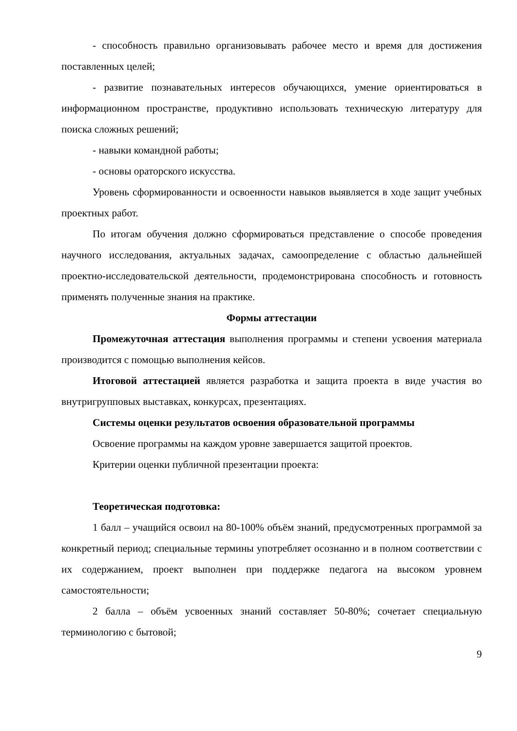- способность правильно организовывать рабочее место и время для достижения поставленных целей;
- развитие познавательных интересов обучающихся, умение ориентироваться в информационном пространстве, продуктивно использовать техническую литературу для поиска сложных решений;
- навыки командной работы;
- основы ораторского искусства.
Уровень сформированности и освоенности навыков выявляется в ходе защит учебных проектных работ.
По итогам обучения должно сформироваться представление о способе проведения научного исследования, актуальных задачах, самоопределение с областью дальнейшей проектно-исследовательской деятельности, продемонстрирована способность и готовность применять полученные знания на практике.
Формы аттестации
Промежуточная аттестация выполнения программы и степени усвоения материала производится с помощью выполнения кейсов.
Итоговой аттестацией является разработка и защита проекта в виде участия во внутригрупповых выставках, конкурсах, презентациях.
Системы оценки результатов освоения образовательной программы
Освоение программы на каждом уровне завершается защитой проектов.
Критерии оценки публичной презентации проекта:
Теоретическая подготовка:
1 балл – учащийся освоил на 80-100% объём знаний, предусмотренных программой за конкретный период; специальные термины употребляет осознанно и в полном соответствии с их содержанием, проект выполнен при поддержке педагога на высоком уровнем самостоятельности;
2 балла – объём усвоенных знаний составляет 50-80%; сочетает специальную терминологию с бытовой;
9